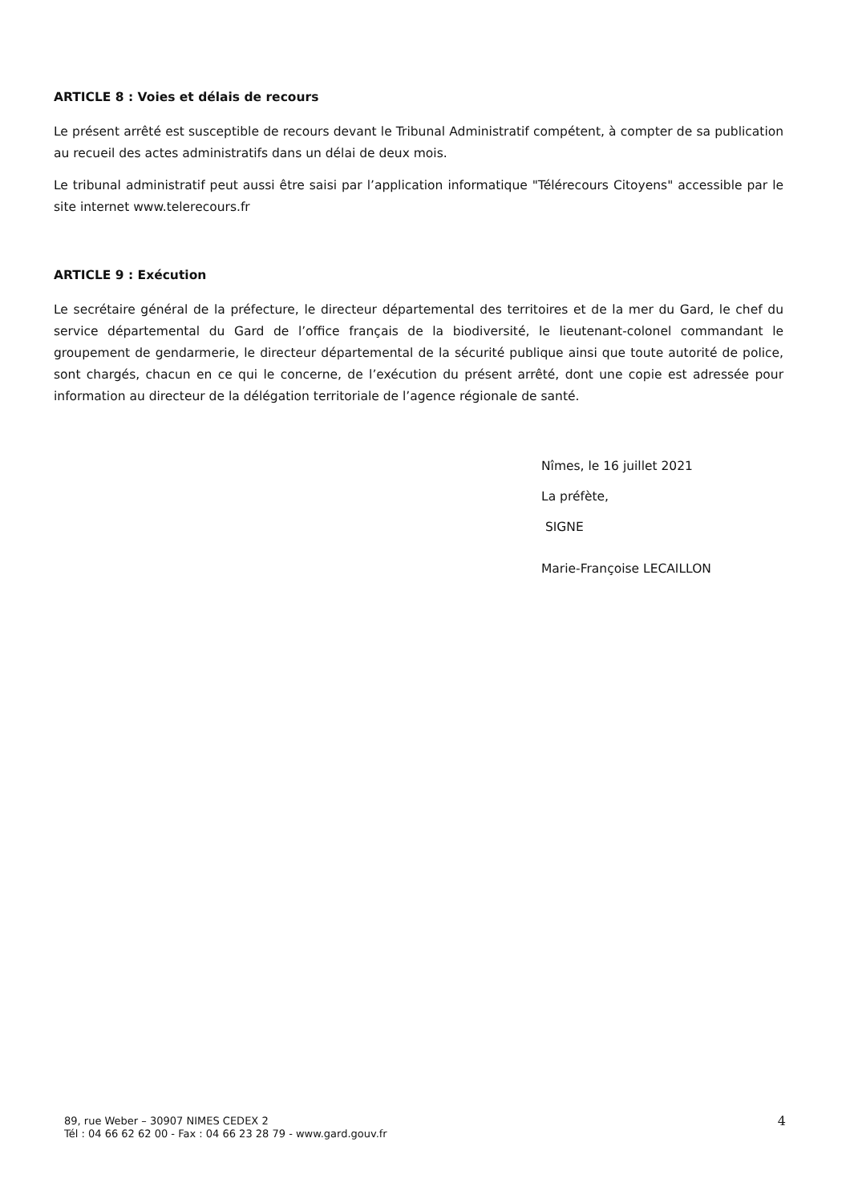ARTICLE 8 : Voies et délais de recours
Le présent arrêté est susceptible de recours devant le Tribunal Administratif compétent, à compter de sa publication au recueil des actes administratifs dans un délai de deux mois.
Le tribunal administratif peut aussi être saisi par l’application informatique "Télérecours Citoyens" accessible par le site internet www.telerecours.fr
ARTICLE 9 : Exécution
Le secrétaire général de la préfecture, le directeur départemental des territoires et de la mer du Gard, le chef du service départemental du Gard de l’office français de la biodiversité, le lieutenant-colonel commandant le groupement de gendarmerie, le directeur départemental de la sécurité publique ainsi que toute autorité de police, sont chargés, chacun en ce qui le concerne, de l’exécution du présent arrêté, dont une copie est adressée pour information au directeur de la délégation territoriale de l’agence régionale de santé.
Nîmes, le 16 juillet 2021
La préfète,
SIGNE
Marie-Françoise LECAILLON
89, rue Weber – 30907 NIMES CEDEX 2
Tél : 04 66 62 62 00 - Fax : 04 66 23 28 79 - www.gard.gouv.fr
4